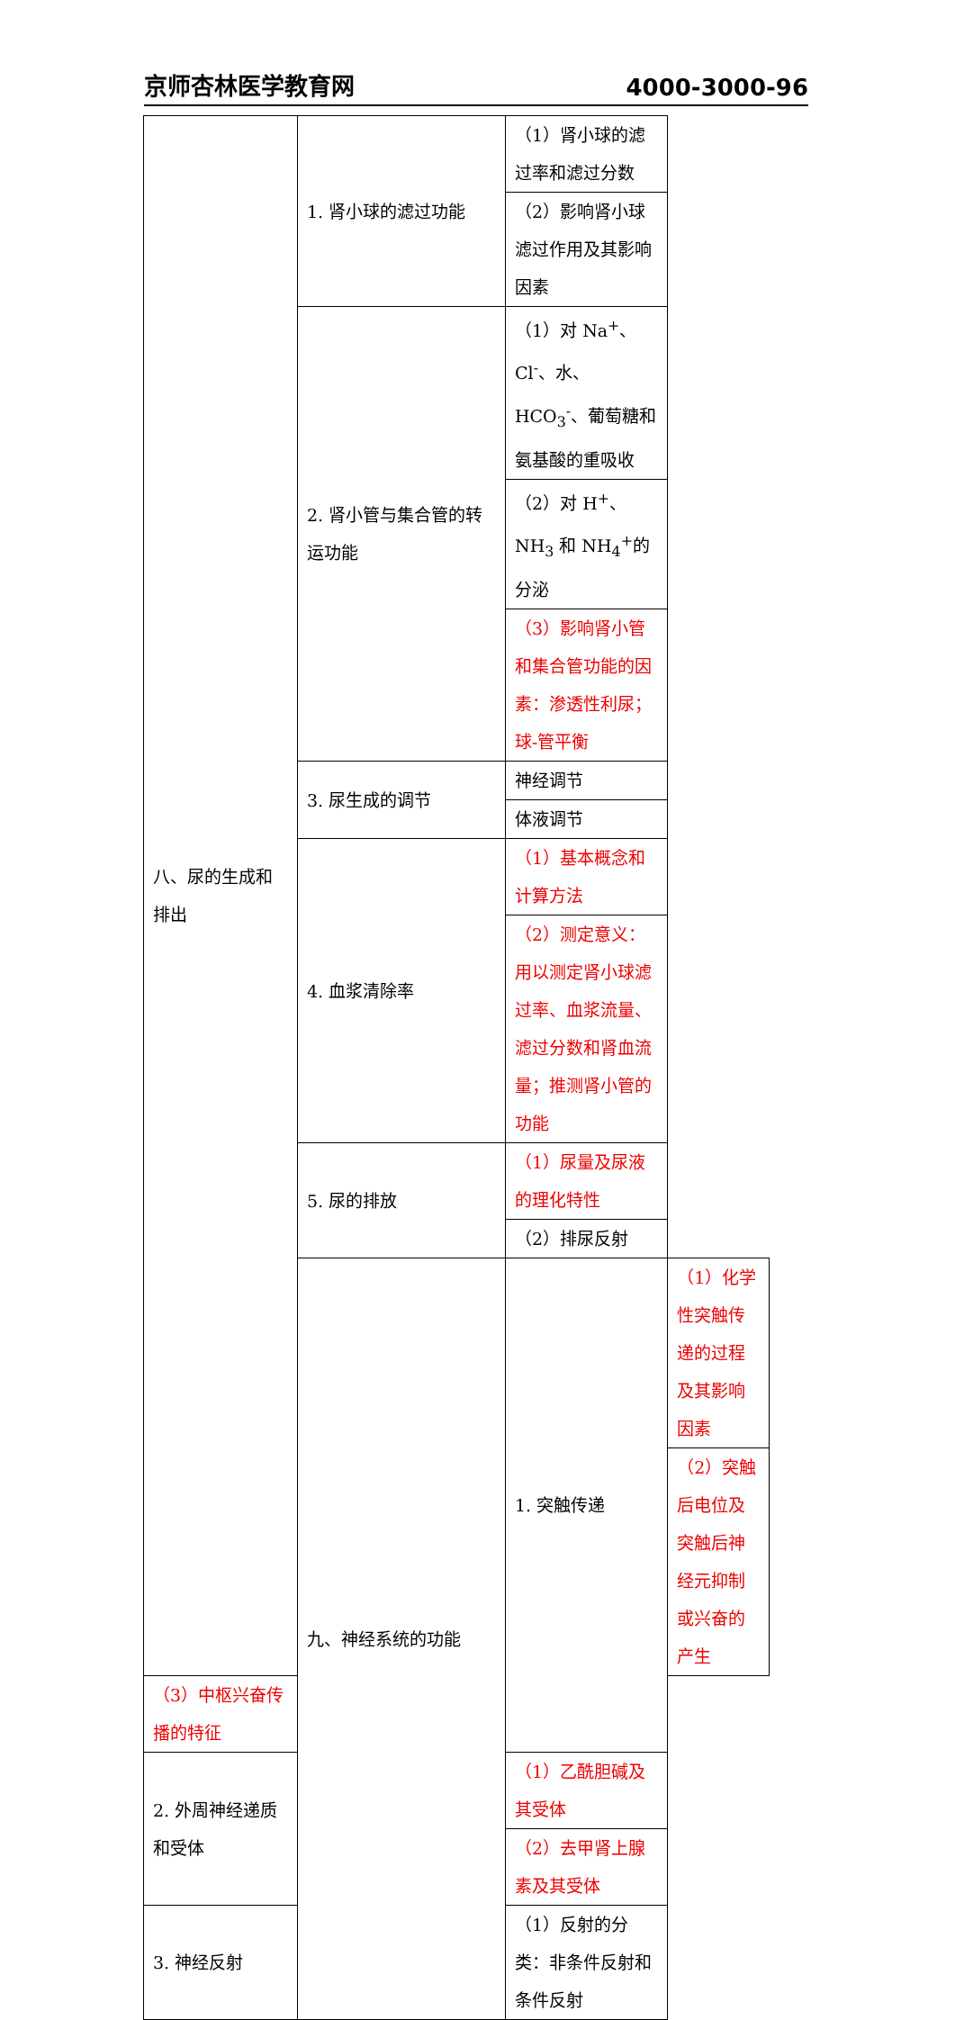京师杏林医学教育网 4000-3000-96
| 八、尿的生成和排出 | 1. 肾小球的滤过功能 | （1）肾小球的滤过率和滤过分数 | |
| | | （2）影响肾小球滤过作用及其影响因素 | |
| | 2. 肾小管与集合管的转运功能 | （1）对 Na<sup>+</sup>、Cl<sup>-</sup>、水、HCO<sub>3</sub><sup>-</sup>、葡萄糖和氨基酸的重吸收 | |
| | | （2）对 H<sup>+</sup>、NH<sub>3</sub> 和 NH<sub>4</sub><sup>+</sup>的分泌 | |
| | | （3）影响肾小管和集合管功能的因素：渗透性利尿；球-管平衡 | |
| | 3. 尿生成的调节 | 神经调节 | |
| | | 体液调节 | |
| | 4. 血浆清除率 | （1）基本概念和计算方法 | |
| | | （2）测定意义：用以测定肾小球滤过率、血浆流量、滤过分数和肾血流量；推测肾小管的功能 | |
| | 5. 尿的排放 | （1）尿量及尿液的理化特性 | |
| | | （2）排尿反射 | |
| | 九、神经系统的功能 | 1. 突触传递 | （1）化学性突触传递的过程及其影响因素 |
| | | | （2）突触后电位及突触后神经元抑制或兴奋的产生 |
| （3）中枢兴奋传播的特征 | | | |
| 2. 外周神经递质和受体 | | （1）乙酰胆碱及其受体 | |
| | | （2）去甲肾上腺素及其受体 | |
| 3. 神经反射 | | （1）反射的分类：非条件反射和条件反射 | |